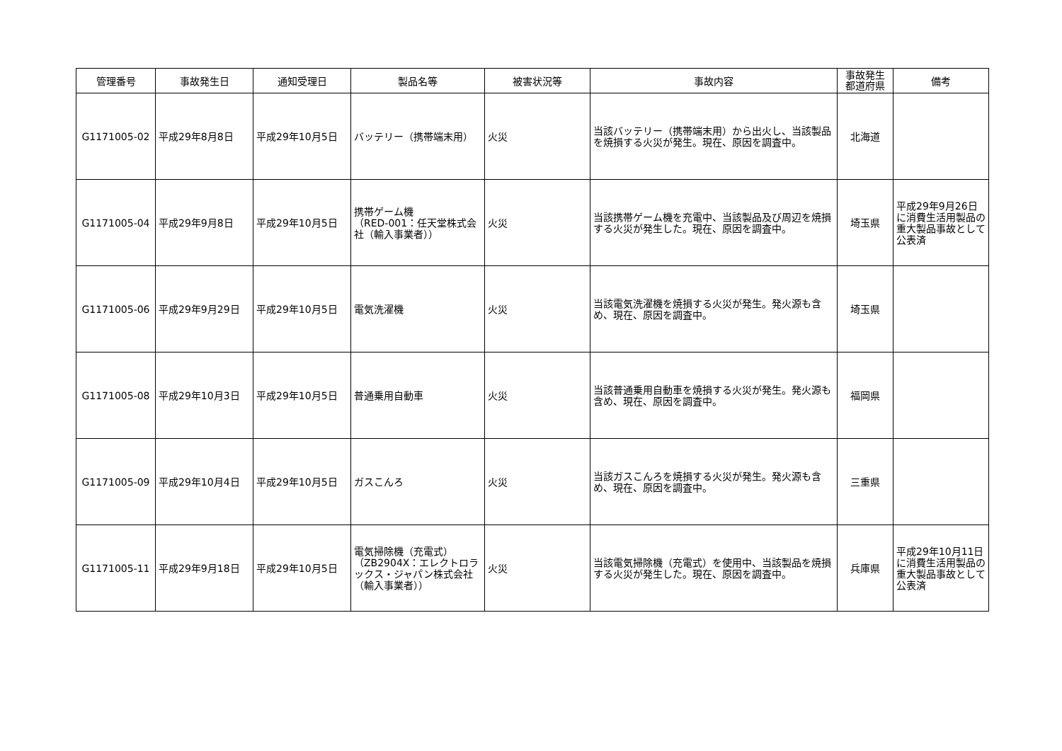| 管理番号 | 事故発生日 | 通知受理日 | 製品名等 | 被害状況等 | 事故内容 | 事故発生 都道府県 | 備考 |
| --- | --- | --- | --- | --- | --- | --- | --- |
| G1171005-02 | 平成29年8月8日 | 平成29年10月5日 | バッテリー（携帯端末用） | 火災 | 当該バッテリー（携帯端末用）から出火し、当該製品を焼損する火災が発生。現在、原因を調査中。 | 北海道 | |
| G1171005-04 | 平成29年9月8日 | 平成29年10月5日 | 携帯ゲーム機 （RED-001：任天堂株式会社（輸入事業者）） | 火災 | 当該携帯ゲーム機を充電中、当該製品及び周辺を焼損する火災が発生した。現在、原因を調査中。 | 埼玉県 | 平成29年9月26日に消費生活用製品の重大製品事故として公表済 |
| G1171005-06 | 平成29年9月29日 | 平成29年10月5日 | 電気洗濯機 | 火災 | 当該電気洗濯機を焼損する火災が発生。発火源も含め、現在、原因を調査中。 | 埼玉県 | |
| G1171005-08 | 平成29年10月3日 | 平成29年10月5日 | 普通乗用自動車 | 火災 | 当該普通乗用自動車を焼損する火災が発生。発火源も含め、現在、原因を調査中。 | 福岡県 | |
| G1171005-09 | 平成29年10月4日 | 平成29年10月5日 | ガスこんろ | 火災 | 当該ガスこんろを焼損する火災が発生。発火源も含め、現在、原因を調査中。 | 三重県 | |
| G1171005-11 | 平成29年9月18日 | 平成29年10月5日 | 電気掃除機（充電式） （ZB2904X：エレクトロラックス・ジャパン株式会社（輸入事業者）） | 火災 | 当該電気掃除機（充電式）を使用中、当該製品を焼損する火災が発生した。現在、原因を調査中。 | 兵庫県 | 平成29年10月11日に消費生活用製品の重大製品事故として公表済 |